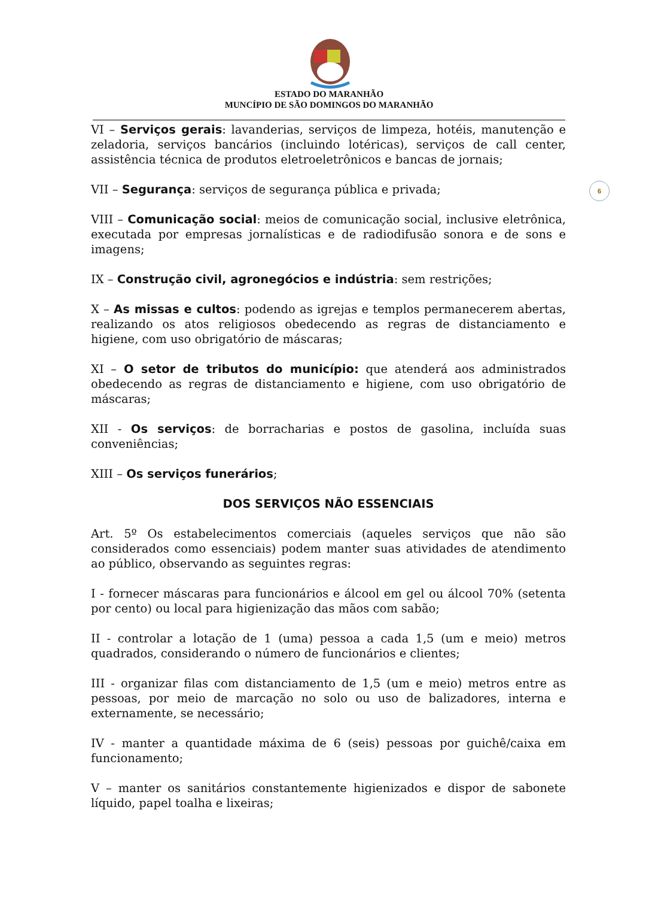ESTADO DO MARANHÃO
MUNCÍPIO DE SÃO DOMINGOS DO MARANHÃO
6
VI – Serviços gerais: lavanderias, serviços de limpeza, hotéis, manutenção e zeladoria, serviços bancários (incluindo lotéricas), serviços de call center, assistência técnica de produtos eletroeletrônicos e bancas de jornais;
VII – Segurança: serviços de segurança pública e privada;
VIII – Comunicação social: meios de comunicação social, inclusive eletrônica, executada por empresas jornalísticas e de radiodifusão sonora e de sons e imagens;
IX – Construção civil, agronegócios e indústria: sem restrições;
X – As missas e cultos: podendo as igrejas e templos permanecerem abertas, realizando os atos religiosos obedecendo as regras de distanciamento e higiene, com uso obrigatório de máscaras;
XI – O setor de tributos do município: que atenderá aos administrados obedecendo as regras de distanciamento e higiene, com uso obrigatório de máscaras;
XII - Os serviços: de borracharias e postos de gasolina, incluída suas conveniências;
XIII – Os serviços funerários;
DOS SERVIÇOS NÃO ESSENCIAIS
Art. 5º Os estabelecimentos comerciais (aqueles serviços que não são considerados como essenciais) podem manter suas atividades de atendimento ao público, observando as seguintes regras:
I - fornecer máscaras para funcionários e álcool em gel ou álcool 70% (setenta por cento) ou local para higienização das mãos com sabão;
II - controlar a lotação de 1 (uma) pessoa a cada 1,5 (um e meio) metros quadrados, considerando o número de funcionários e clientes;
III - organizar filas com distanciamento de 1,5 (um e meio) metros entre as pessoas, por meio de marcação no solo ou uso de balizadores, interna e externamente, se necessário;
IV - manter a quantidade máxima de 6 (seis) pessoas por guichê/caixa em funcionamento;
V – manter os sanitários constantemente higienizados e dispor de sabonete líquido, papel toalha e lixeiras;